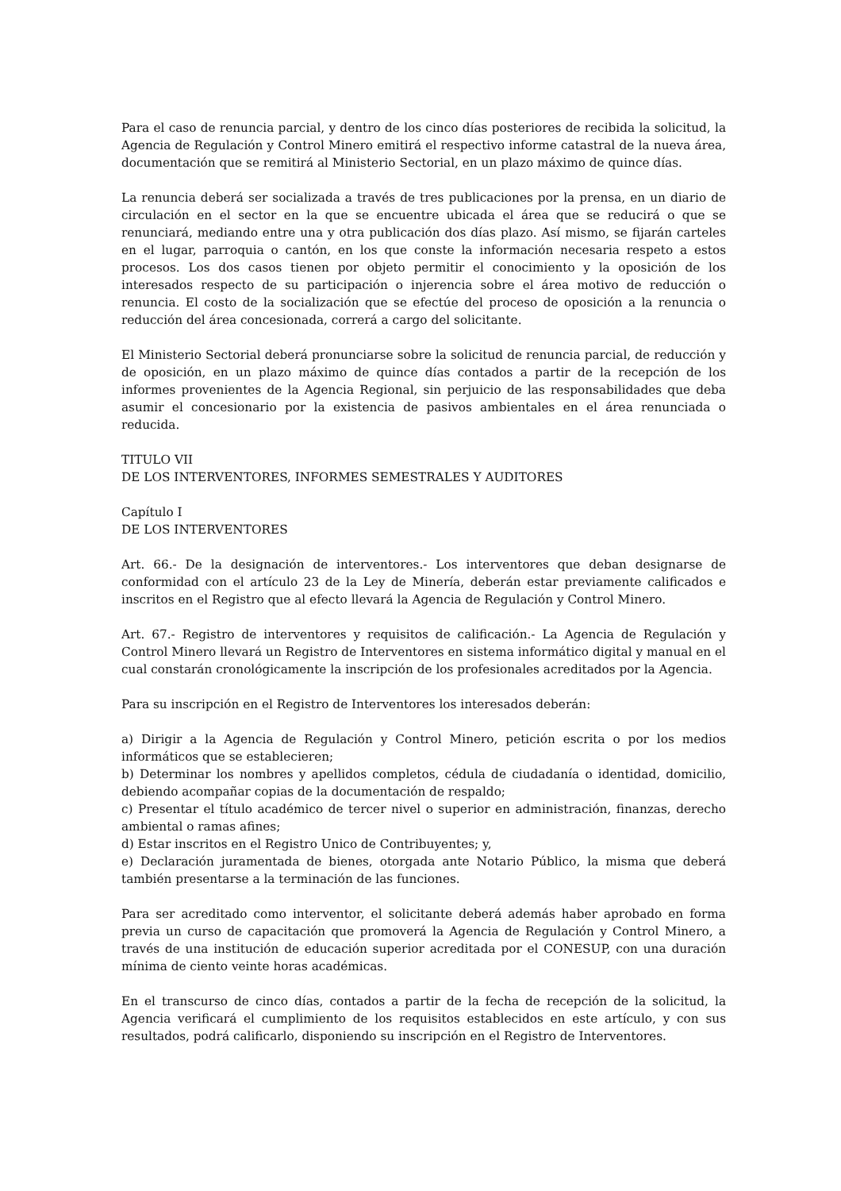Para el caso de renuncia parcial, y dentro de los cinco días posteriores de recibida la solicitud, la Agencia de Regulación y Control Minero emitirá el respectivo informe catastral de la nueva área, documentación que se remitirá al Ministerio Sectorial, en un plazo máximo de quince días.
La renuncia deberá ser socializada a través de tres publicaciones por la prensa, en un diario de circulación en el sector en la que se encuentre ubicada el área que se reducirá o que se renunciará, mediando entre una y otra publicación dos días plazo. Así mismo, se fijarán carteles en el lugar, parroquia o cantón, en los que conste la información necesaria respeto a estos procesos. Los dos casos tienen por objeto permitir el conocimiento y la oposición de los interesados respecto de su participación o injerencia sobre el área motivo de reducción o renuncia. El costo de la socialización que se efectúe del proceso de oposición a la renuncia o reducción del área concesionada, correrá a cargo del solicitante.
El Ministerio Sectorial deberá pronunciarse sobre la solicitud de renuncia parcial, de reducción y de oposición, en un plazo máximo de quince días contados a partir de la recepción de los informes provenientes de la Agencia Regional, sin perjuicio de las responsabilidades que deba asumir el concesionario por la existencia de pasivos ambientales en el área renunciada o reducida.
TITULO VII
DE LOS INTERVENTORES, INFORMES SEMESTRALES Y AUDITORES
Capítulo I
DE LOS INTERVENTORES
Art. 66.- De la designación de interventores.- Los interventores que deban designarse de conformidad con el artículo 23 de la Ley de Minería, deberán estar previamente calificados e inscritos en el Registro que al efecto llevará la Agencia de Regulación y Control Minero.
Art. 67.- Registro de interventores y requisitos de calificación.- La Agencia de Regulación y Control Minero llevará un Registro de Interventores en sistema informático digital y manual en el cual constarán cronológicamente la inscripción de los profesionales acreditados por la Agencia.
Para su inscripción en el Registro de Interventores los interesados deberán:
a) Dirigir a la Agencia de Regulación y Control Minero, petición escrita o por los medios informáticos que se establecieren;
b) Determinar los nombres y apellidos completos, cédula de ciudadanía o identidad, domicilio, debiendo acompañar copias de la documentación de respaldo;
c) Presentar el título académico de tercer nivel o superior en administración, finanzas, derecho ambiental o ramas afines;
d) Estar inscritos en el Registro Unico de Contribuyentes; y,
e) Declaración juramentada de bienes, otorgada ante Notario Público, la misma que deberá también presentarse a la terminación de las funciones.
Para ser acreditado como interventor, el solicitante deberá además haber aprobado en forma previa un curso de capacitación que promoverá la Agencia de Regulación y Control Minero, a través de una institución de educación superior acreditada por el CONESUP, con una duración mínima de ciento veinte horas académicas.
En el transcurso de cinco días, contados a partir de la fecha de recepción de la solicitud, la Agencia verificará el cumplimiento de los requisitos establecidos en este artículo, y con sus resultados, podrá calificarlo, disponiendo su inscripción en el Registro de Interventores.